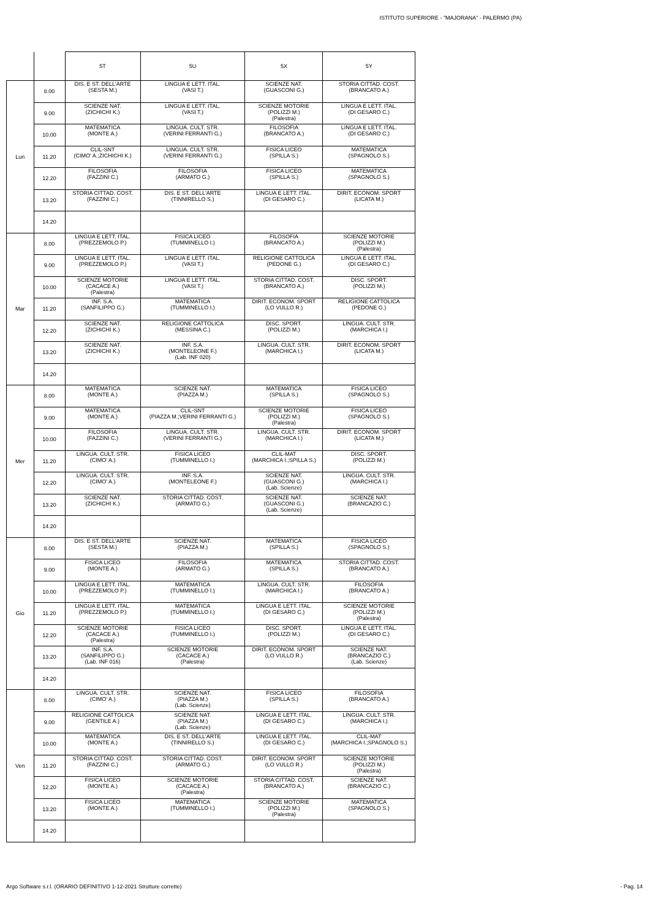ISTITUTO SUPERIORE - "MAJORANA" - PALERMO (PA)
| | | 5T | 5U | 5X | 5Y |
| --- | --- | --- | --- | --- | --- |
| Lun | 8.00 | DIS. E ST. DELL'ARTE (SESTA M.) | LINGUA E LETT. ITAL. (VASI T.) | SCIENZE NAT. (GUASCONI G.) | STORIA CITTAD. COST. (BRANCATO A.) |
| | 9.00 | SCIENZE NAT. (ZICHICHI K.) | LINGUA E LETT. ITAL. (VASI T.) | SCIENZE MOTORIE (POLIZZI M.) (Palestra) | LINGUA E LETT. ITAL. (DI GESARO C.) |
| | 10.00 | MATEMATICA (MONTE A.) | LINGUA. CULT. STR. (VERINI FERRANTI G.) | FILOSOFIA (BRANCATO A.) | LINGUA E LETT. ITAL. (DI GESARO C.) |
| | 11.20 | CLIL-SNT (CIMO' A.;ZICHICHI K.) | LINGUA. CULT. STR. (VERINI FERRANTI G.) | FISICA LICEO (SPILLA S.) | MATEMATICA (SPAGNOLO S.) |
| | 12.20 | FILOSOFIA (FAZZINI C.) | FILOSOFIA (ARMATO G.) | FISICA LICEO (SPILLA S.) | MATEMATICA (SPAGNOLO S.) |
| | 13.20 | STORIA CITTAD. COST. (FAZZINI C.) | DIS. E ST. DELL'ARTE (TINNIRELLO S.) | LINGUA E LETT. ITAL. (DI GESARO C.) | DIRIT. ECONOM. SPORT (LICATA M.) |
| | 14.20 | | | | |
| Mar | 8.00 | LINGUA E LETT. ITAL. (PREZZEMOLO P.) | FISICA LICEO (TUMMINELLO I.) | FILOSOFIA (BRANCATO A.) | SCIENZE MOTORIE (POLIZZI M.) (Palestra) |
| | 9.00 | LINGUA E LETT. ITAL. (PREZZEMOLO P.) | LINGUA E LETT. ITAL. (VASI T.) | RELIGIONE CATTOLICA (PEDONE G.) | LINGUA E LETT. ITAL. (DI GESARO C.) |
| | 10.00 | SCIENZE MOTORIE (CACACE A.) (Palestra) | LINGUA E LETT. ITAL. (VASI T.) | STORIA CITTAD. COST. (BRANCATO A.) | DISC. SPORT. (POLIZZI M.) |
| | 11.20 | INF. S.A. (SANFILIPPO G.) | MATEMATICA (TUMMINELLO I.) | DIRIT. ECONOM. SPORT (LO VULLO R.) | RELIGIONE CATTOLICA (PEDONE G.) |
| | 12.20 | SCIENZE NAT. (ZICHICHI K.) | RELIGIONE CATTOLICA (MESSINA C.) | DISC. SPORT. (POLIZZI M.) | LINGUA. CULT. STR. (MARCHICA I.) |
| | 13.20 | SCIENZE NAT. (ZICHICHI K.) | INF. S.A. (MONTELEONE F.) (Lab. INF 020) | LINGUA. CULT. STR. (MARCHICA I.) | DIRIT. ECONOM. SPORT (LICATA M.) |
| | 14.20 | | | | |
| Mer | 8.00 | MATEMATICA (MONTE A.) | SCIENZE NAT. (PIAZZA M.) | MATEMATICA (SPILLA S.) | FISICA LICEO (SPAGNOLO S.) |
| | 9.00 | MATEMATICA (MONTE A.) | CLIL-SNT (PIAZZA M.;VERINI FERRANTI G.) | SCIENZE MOTORIE (POLIZZI M.) (Palestra) | FISICA LICEO (SPAGNOLO S.) |
| | 10.00 | FILOSOFIA (FAZZINI C.) | LINGUA. CULT. STR. (VERINI FERRANTI G.) | LINGUA. CULT. STR. (MARCHICA I.) | DIRIT. ECONOM. SPORT (LICATA M.) |
| | 11.20 | LINGUA. CULT. STR. (CIMO' A.) | FISICA LICEO (TUMMINELLO I.) | CLIL-MAT (MARCHICA I.;SPILLA S.) | DISC. SPORT. (POLIZZI M.) |
| | 12.20 | LINGUA. CULT. STR. (CIMO' A.) | INF. S.A. (MONTELEONE F.) | SCIENZE NAT. (GUASCONI G.) (Lab. Scienze) | LINGUA. CULT. STR. (MARCHICA I.) |
| | 13.20 | SCIENZE NAT. (ZICHICHI K.) | STORIA CITTAD. COST. (ARMATO G.) | SCIENZE NAT. (GUASCONI G.) (Lab. Scienze) | SCIENZE NAT. (BRANCAZIO C.) |
| | 14.20 | | | | |
| Gio | 8.00 | DIS. E ST. DELL'ARTE (SESTA M.) | SCIENZE NAT. (PIAZZA M.) | MATEMATICA (SPILLA S.) | FISICA LICEO (SPAGNOLO S.) |
| | 9.00 | FISICA LICEO (MONTE A.) | FILOSOFIA (ARMATO G.) | MATEMATICA (SPILLA S.) | STORIA CITTAD. COST. (BRANCATO A.) |
| | 10.00 | LINGUA E LETT. ITAL. (PREZZEMOLO P.) | MATEMATICA (TUMMINELLO I.) | LINGUA. CULT. STR. (MARCHICA I.) | FILOSOFIA (BRANCATO A.) |
| | 11.20 | LINGUA E LETT. ITAL. (PREZZEMOLO P.) | MATEMATICA (TUMMINELLO I.) | LINGUA E LETT. ITAL. (DI GESARO C.) | SCIENZE MOTORIE (POLIZZI M.) (Palestra) |
| | 12.20 | SCIENZE MOTORIE (CACACE A.) (Palestra) | FISICA LICEO (TUMMINELLO I.) | DISC. SPORT. (POLIZZI M.) | LINGUA E LETT. ITAL. (DI GESARO C.) |
| | 13.20 | INF. S.A. (SANFILIPPO G.) (Lab. INF 016) | SCIENZE MOTORIE (CACACE A.) (Palestra) | DIRIT. ECONOM. SPORT (LO VULLO R.) | SCIENZE NAT. (BRANCAZIO C.) (Lab. Scienze) |
| | 14.20 | | | | |
| Ven | 8.00 | LINGUA. CULT. STR. (CIMO' A.) | SCIENZE NAT. (PIAZZA M.) (Lab. Scienze) | FISICA LICEO (SPILLA S.) | FILOSOFIA (BRANCATO A.) |
| | 9.00 | RELIGIONE CATTOLICA (GENTILE A.) | SCIENZE NAT. (PIAZZA M.) (Lab. Scienze) | LINGUA E LETT. ITAL. (DI GESARO C.) | LINGUA. CULT. STR. (MARCHICA I.) |
| | 10.00 | MATEMATICA (MONTE A.) | DIS. E ST. DELL'ARTE (TINNIRELLO S.) | LINGUA E LETT. ITAL. (DI GESARO C.) | CLIL-MAT (MARCHICA I.;SPAGNOLO S.) |
| | 11.20 | STORIA CITTAD. COST. (FAZZINI C.) | STORIA CITTAD. COST. (ARMATO G.) | DIRIT. ECONOM. SPORT (LO VULLO R.) | SCIENZE MOTORIE (POLIZZI M.) (Palestra) |
| | 12.20 | FISICA LICEO (MONTE A.) | SCIENZE MOTORIE (CACACE A.) (Palestra) | STORIA CITTAD. COST. (BRANCATO A.) | SCIENZE NAT. (BRANCAZIO C.) |
| | 13.20 | FISICA LICEO (MONTE A.) | MATEMATICA (TUMMINELLO I.) | SCIENZE MOTORIE (POLIZZI M.) (Palestra) | MATEMATICA (SPAGNOLO S.) |
| | 14.20 | | | | |
Argo Software s.r.l. (ORARIO DEFINITIVO 1-12-2021 Strutture corrette) - Pag. 14